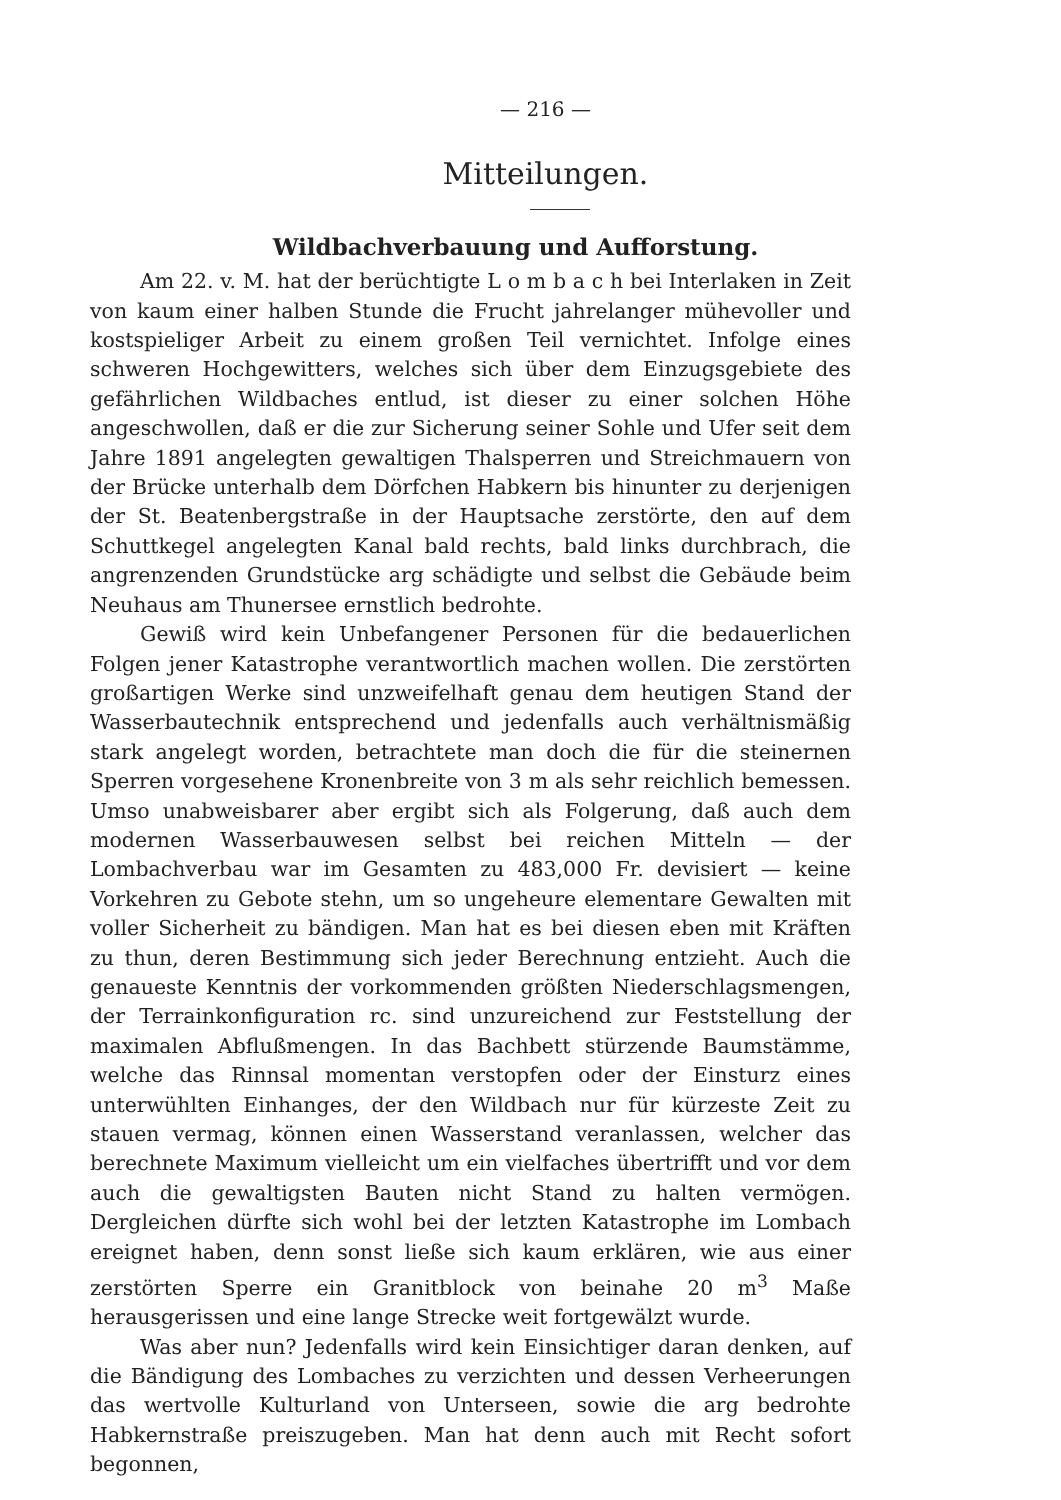— 216 —
Mitteilungen.
Wildbachverbauung und Aufforstung.
Am 22. v. M. hat der berüchtigte L o m b a c h bei Interlaken in Zeit von kaum einer halben Stunde die Frucht jahrelanger mühevoller und kostspieliger Arbeit zu einem großen Teil vernichtet. Infolge eines schweren Hochgewitters, welches sich über dem Einzugsgebiete des gefährlichen Wildbaches entlud, ist dieser zu einer solchen Höhe angeschwollen, daß er die zur Sicherung seiner Sohle und Ufer seit dem Jahre 1891 angelegten gewaltigen Thalsperren und Streichmauern von der Brücke unterhalb dem Dörfchen Habkern bis hinunter zu derjenigen der St. Beatenbergstraße in der Hauptsache zerstörte, den auf dem Schuttkegel angelegten Kanal bald rechts, bald links durchbrach, die angrenzenden Grundstücke arg schädigte und selbst die Gebäude beim Neuhaus am Thunersee ernstlich bedrohte.
Gewiß wird kein Unbefangener Personen für die bedauerlichen Folgen jener Katastrophe verantwortlich machen wollen. Die zerstörten großartigen Werke sind unzweifelhaft genau dem heutigen Stand der Wasserbautechnik entsprechend und jedenfalls auch verhältnismäßig stark angelegt worden, betrachtete man doch die für die steinernen Sperren vorgesehene Kronenbreite von 3 m als sehr reichlich bemessen. Umso unabweisbarer aber ergibt sich als Folgerung, daß auch dem modernen Wasserbauwesen selbst bei reichen Mitteln — der Lombachverbau war im Gesamten zu 483,000 Fr. devisiert — keine Vorkehren zu Gebote stehn, um so ungeheure elementare Gewalten mit voller Sicherheit zu bändigen. Man hat es bei diesen eben mit Kräften zu thun, deren Bestimmung sich jeder Berechnung entzieht. Auch die genaueste Kenntnis der vorkommenden größten Niederschlagsmengen, der Terrainkonfiguration rc. sind unzureichend zur Feststellung der maximalen Abflußmengen. In das Bachbett stürzende Baumstämme, welche das Rinnsal momentan verstopfen oder der Einsturz eines unterwühlten Einhanges, der den Wildbach nur für kürzeste Zeit zu stauen vermag, können einen Wasserstand veranlassen, welcher das berechnete Maximum vielleicht um ein vielfaches übertrifft und vor dem auch die gewaltigsten Bauten nicht Stand zu halten vermögen. Dergleichen dürfte sich wohl bei der letzten Katastrophe im Lombach ereignet haben, denn sonst ließe sich kaum erklären, wie aus einer zerstörten Sperre ein Granitblock von beinahe 20 m<sup>3</sup> Maße herausgerissen und eine lange Strecke weit fortgewälzt wurde.
Was aber nun? Jedenfalls wird kein Einsichtiger daran denken, auf die Bändigung des Lombaches zu verzichten und dessen Verheerungen das wertvolle Kulturland von Unterseen, sowie die arg bedrohte Habkernstraße preiszugeben. Man hat denn auch mit Recht sofort begonnen,